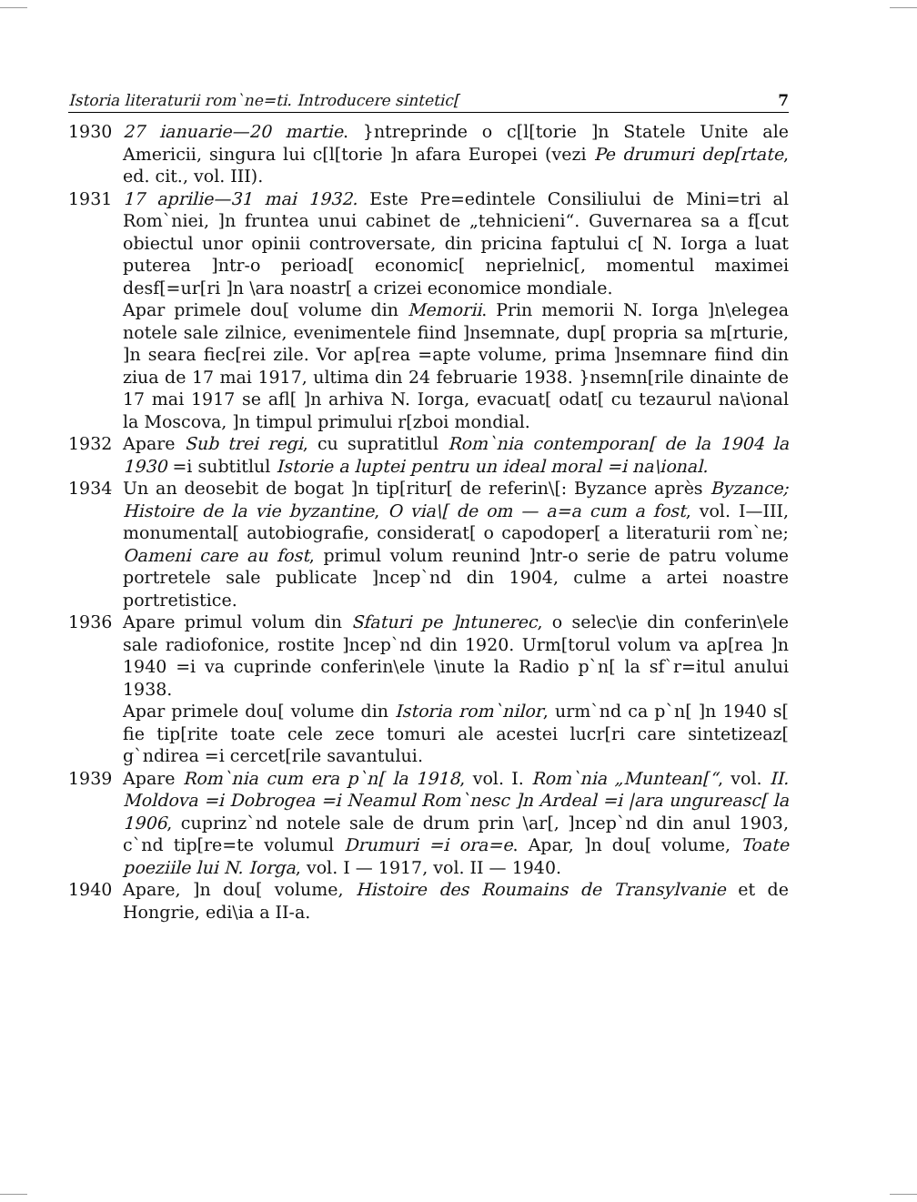Istoria literaturii rom`ne=ti. Introducere sintetic[7
1930 27 ianuarie—20 martie. }ntreprinde o c[l[torie ]n Statele Unite ale Americii, singura lui c[l[torie ]n afara Europei (vezi Pe drumuri dep[rtate, ed. cit., vol. III).
1931 17 aprilie—31 mai 1932. Este Pre=edintele Consiliului de Mini=tri al Rom`niei, ]n fruntea unui cabinet de „tehnicieni“. Guvernarea sa a f[cut obiectul unor opinii controversate, din pricina faptului c[ N. Iorga a luat puterea ]ntr-o perioad[ economic[ neprielnic[, momentul maximei desf[=ur[ri ]n \ara noastr[ a crizei economice mondiale.
Apar primele dou[ volume din Memorii. Prin memorii N. Iorga ]n\elegea notele sale zilnice, evenimentele fiind ]nsemnate, dup[ propria sa m[rturie, ]n seara fiec[rei zile. Vor ap[rea =apte volume, prima ]nsemnare fiind din ziua de 17 mai 1917, ultima din 24 februarie 1938. }nsemn[rile dinainte de 17 mai 1917 se afl[ ]n arhiva N. Iorga, evacuat[ odat[ cu tezaurul na\ional la Moscova, ]n timpul primului r[zboi mondial.
1932 Apare Sub trei regi, cu supratitlul Rom`nia contemporan[ de la 1904 la 1930 =i subtitlul Istorie a luptei pentru un ideal moral =i na\ional.
1934 Un an deosebit de bogat ]n tip[ritur[ de referin\[: Byzance après Byzance; Histoire de la vie byzantine, O via\[ de om — a=a cum a fost, vol. I—III, monumental[ autobiografie, considerat[ o capodoper[ a literaturii rom`ne; Oameni care au fost, primul volum reunind ]ntr-o serie de patru volume portretele sale publicate ]ncep`nd din 1904, culme a artei noastre portretistice.
1936 Apare primul volum din Sfaturi pe ]ntunerec, o selec\ie din conferin\ele sale radiofonice, rostite ]ncep`nd din 1920. Urm[torul volum va ap[rea ]n 1940 =i va cuprinde conferin\ele \inute la Radio p`n[ la sf`r=itul anului 1938.
Apar primele dou[ volume din Istoria rom`nilor, urm`nd ca p`n[ ]n 1940 s[ fie tip[rite toate cele zece tomuri ale acestei lucr[ri care sintetizeaz[ g`ndirea =i cercet[rile savantului.
1939 Apare Rom`nia cum era p`n[ la 1918, vol. I. Rom`nia „Muntean[“, vol. II. Moldova =i Dobrogea =i Neamul Rom`nesc ]n Ardeal =i |ara ungureasc[ la 1906, cuprinz`nd notele sale de drum prin \ar[, ]ncep`nd din anul 1903, c`nd tip[re=te volumul Drumuri =i ora=e. Apar, ]n dou[ volume, Toate poeziile lui N. Iorga, vol. I — 1917, vol. II — 1940.
1940 Apare, ]n dou[ volume, Histoire des Roumains de Transylvanie et de Hongrie, edi\ia a II-a.